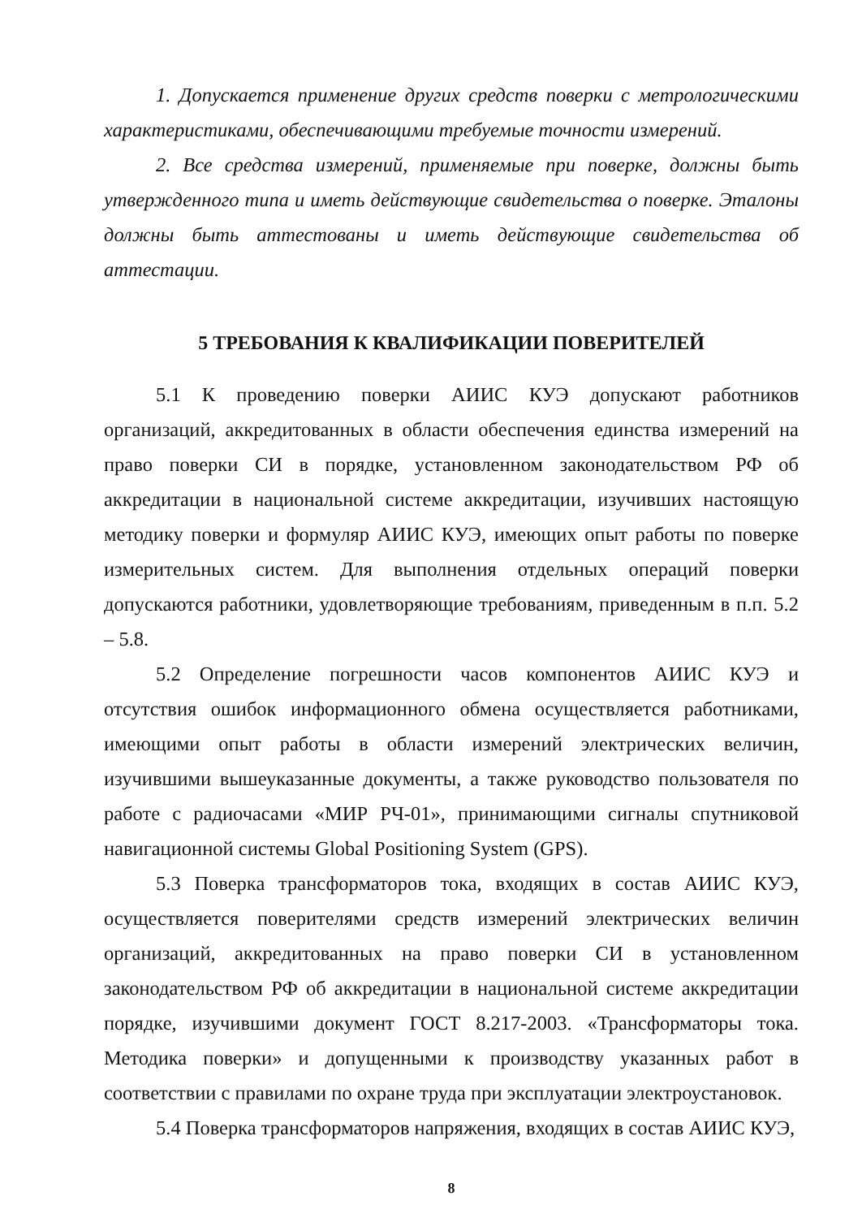1. Допускается применение других средств поверки с метрологическими характеристиками, обеспечивающими требуемые точности измерений.
2. Все средства измерений, применяемые при поверке, должны быть утвержденного типа и иметь действующие свидетельства о поверке. Эталоны должны быть аттестованы и иметь действующие свидетельства об аттестации.
5 ТРЕБОВАНИЯ К КВАЛИФИКАЦИИ ПОВЕРИТЕЛЕЙ
5.1 К проведению поверки АИИС КУЭ допускают работников организаций, аккредитованных в области обеспечения единства измерений на право поверки СИ в порядке, установленном законодательством РФ об аккредитации в национальной системе аккредитации, изучивших настоящую методику поверки и формуляр АИИС КУЭ, имеющих опыт работы по поверке измерительных систем. Для выполнения отдельных операций поверки допускаются работники, удовлетворяющие требованиям, приведенным в п.п. 5.2 – 5.8.
5.2 Определение погрешности часов компонентов АИИС КУЭ и отсутствия ошибок информационного обмена осуществляется работниками, имеющими опыт работы в области измерений электрических величин, изучившими вышеуказанные документы, а также руководство пользователя по работе с радиочасами «МИР РЧ-01», принимающими сигналы спутниковой навигационной системы Global Positioning System (GPS).
5.3 Поверка трансформаторов тока, входящих в состав АИИС КУЭ, осуществляется поверителями средств измерений электрических величин организаций, аккредитованных на право поверки СИ в установленном законодательством РФ об аккредитации в национальной системе аккредитации порядке, изучившими документ ГОСТ 8.217-2003. «Трансформаторы тока. Методика поверки» и допущенными к производству указанных работ в соответствии с правилами по охране труда при эксплуатации электроустановок.
5.4 Поверка трансформаторов напряжения, входящих в состав АИИС КУЭ,
8